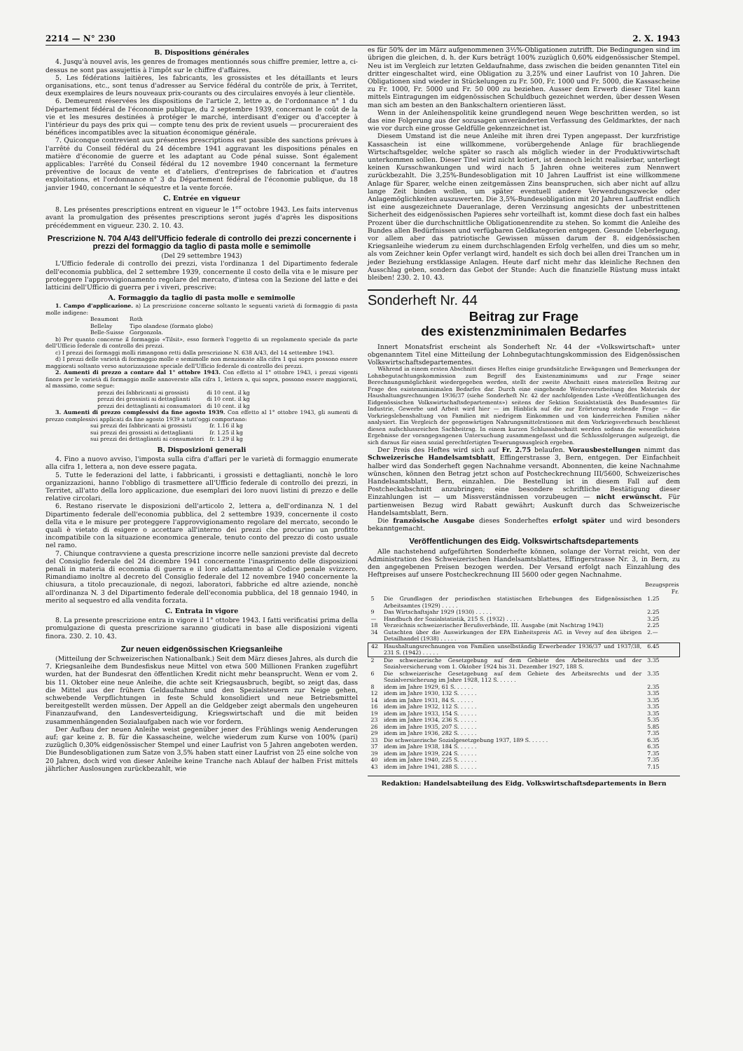2214 — N° 230 2. X. 1943
B. Dispositions générales
4. Jusqu'à nouvel avis, les genres de fromages mentionnés sous chiffre premier, lettre a, ci-dessus ne sont pas assujettis à l'impôt sur le chiffre d'affaires.
5. Les fédérations laitières, les fabricants, les grossistes et les détaillants et leurs organisations, etc., sont tenus d'adresser au Service fédéral du contrôle de prix, à Territet, deux exemplaires de leurs nouveaux prix-courants ou des circulaires envoyés à leur clientèle.
6. Demeurent réservées les dispositions de l'article 2, lettre a, de l'ordonnance n° 1 du Département fédéral de l'économie publique, du 2 septembre 1939, concernant le coût de la vie et les mesures destinées à protéger le marché, interdisant d'exiger ou d'accepter à l'intérieur du pays des prix qui — compte tenu des prix de revient usuels — procureraient des bénéfices incompatibles avec la situation économique générale.
7. Quiconque contrevient aux présentes prescriptions est passible des sanctions prévues à l'arrêté du Conseil fédéral du 24 décembre 1941 aggravant les dispositions pénales en matière d'économie de guerre et les adaptant au Code pénal suisse. Sont également applicables: l'arrêté du Conseil fédéral du 12 novembre 1940 concernant la fermeture préventive de locaux de vente et d'ateliers, d'entreprises de fabrication et d'autres exploitations, et l'ordonnance n° 3 du Département fédéral de l'économie publique, du 18 janvier 1940, concernant le séquestre et la vente forcée.
C. Entrée en vigueur
8. Les présentes prescriptions entrent en vigueur le 1<sup>er</sup> octobre 1943. Les faits intervenus avant la promulgation des présentes prescriptions seront jugés d'après les dispositions précédemment en vigueur. 230. 2. 10. 43.
Prescrizione N. 704 A/43 dell'Ufficio federale di controllo dei prezzi concernente i prezzi del formaggio da taglio di pasta molle e semimolle
(Del 29 settembre 1943)
L'Ufficio federale di controllo dei prezzi, vista l'ordinanza 1 del Dipartimento federale dell'economia pubblica, del 2 settembre 1939, concernente il costo della vita e le misure per proteggere l'approvvigionamento regolare del mercato, d'intesa con la Sezione del latte e dei latticini dell'Ufficio di guerra per i viveri, prescrive:
A. Formaggio da taglio di pasta molle e semimolle
1. Campo d'applicazione. a) La prescrizione concerne soltanto le seguenti varietà di formaggio di pasta molle indigene:
| Beaumont | Roth |
| Bellelay | Tipo olandese (formato globo) |
| Belle-Suisse | Gorgonzola. |
b) Per quanto concerne il formaggio «Tilsit», esso formerà l'oggetto di un regolamento speciale da parte dell'Ufficio federale di controllo dei prezzi.
c) I prezzi dei formaggi molli rimangono retti dalla prescrizione N. 638 A/43, del 14 settembre 1943.
d) I prezzi delle varietà di formaggio molle e semimolle non menzionate alla cifra 1 qui sopra possono essere maggiorati soltanto verso autorizzazione speciale dell'Ufficio federale di controllo dei prezzi.
2. Aumenti di prezzo a contare dal 1° ottobre 1943. Con effetto al 1° ottobre 1943, i prezzi vigenti finora per le varietà di formaggio molle annoverate alla cifra 1, lettera a, qui sopra, possono essere maggiorati, al massimo, come segue:
| prezzi dei fabbricanti ai grossisti | di 10 cent. il kg |
| prezzi dei grossisti ai dettaglianti | di 10 cent. il kg |
| prezzi dei dettaglianti ai consumatori | di 10 cent. il kg |
3. Aumenti di prezzo complessivi da fine agosto 1939. Con effetto al 1° ottobre 1943, gli aumenti di prezzo complessivi applicati da fine agosto 1939 a tutt'oggi comportano:
| sui prezzi dei fabbricanti ai grossisti | fr. 1.16 il kg |
| sui prezzi dei grossisti ai dettaglianti | fr. 1.25 il kg |
| sui prezzi dei dettaglianti ai consumatori | fr. 1.29 il kg |
B. Disposizioni generali
4. Fino a nuovo avviso, l'imposta sulla cifra d'affari per le varietà di formaggio enumerate alla cifra 1, lettera a, non deve essere pagata.
5. Tutte le federazioni del latte, i fabbricanti, i grossisti e dettaglianti, nonchè le loro organizzazioni, hanno l'obbligo di trasmettere all'Ufficio federale di controllo dei prezzi, in Territet, all'atto della loro applicazione, due esemplari dei loro nuovi listini di prezzo e delle relative circolari.
6. Restano riservate le disposizioni dell'articolo 2, lettera a, dell'ordinanza N. 1 del Dipartimento federale dell'economia pubblica, del 2 settembre 1939, concernente il costo della vita e le misure per proteggere l'approvvigionamento regolare del mercato, secondo le quali è vietato di esigere o accettare all'interno dei prezzi che procurino un profitto incompatibile con la situazione economica generale, tenuto conto del prezzo di costo usuale nel ramo.
7. Chiunque contravviene a questa prescrizione incorre nelle sanzioni previste dal decreto del Consiglio federale del 24 dicembre 1941 concernente l'inasprimento delle disposizioni penali in materia di economia di guerra e il loro adattamento al Codice penale svizzero. Rimandiamo inoltre al decreto del Consiglio federale del 12 novembre 1940 concernente la chiusura, a titolo precauzionale, di negozi, laboratori, fabbriche ed altre aziende, nonchè all'ordinanza N. 3 del Dipartimento federale dell'economia pubblica, del 18 gennaio 1940, in merito al sequestro ed alla vendita forzata.
C. Entrata in vigore
8. La presente prescrizione entra in vigore il 1° ottobre 1943. I fatti verificatisi prima della promulgazione di questa prescrizione saranno giudicati in base alle disposizioni vigenti finora. 230. 2. 10. 43.
Zur neuen eidgenössischen Kriegsanleihe
(Mitteilung der Schweizerischen Nationalbank.) Seit dem März dieses Jahres, als durch die 7. Kriegsanleihe dem Bundesfiskus neue Mittel von etwa 500 Millionen Franken zugeführt wurden, hat der Bundesrat den öffentlichen Kredit nicht mehr beansprucht. Wenn er vom 2. bis 11. Oktober eine neue Anleihe, die achte seit Kriegsausbruch, begibt, so zeigt das, dass die Mittel aus der frühern Geldaufnahme und den Spezialsteuern zur Neige gehen, schwebende Verpflichtungen in feste Schuld konsolidiert und neue Betriebsmittel bereitgestellt werden müssen. Der Appell an die Geldgeber zeigt abermals den ungeheuren Finanzaufwand, den Landesverteidigung, Kriegswirtschaft und die mit beiden zusammenhängenden Sozialaufgaben nach wie vor fordern.
Der Aufbau der neuen Anleihe weist gegenüber jener des Frühlings wenig Aenderungen auf; gar keine z. B. für die Kassascheine, welche wiederum zum Kurse von 100% (pari) zuzüglich 0,30% eidgenössischer Stempel und einer Laufrist von 5 Jahren angeboten werden. Die Bundesobligationen zum Satze von 3,5% haben statt einer Laufrist von 25 eine solche von 20 Jahren, doch wird von dieser Anleihe keine Tranche nach Ablauf der halben Frist mittels jährlicher Auslosungen zurückbezahlt, wie
es für 50% der im März aufgenommenen 3½%-Obligationen zutrifft. Die Bedingungen sind im übrigen die gleichen, d. h. der Kurs beträgt 100% zuzüglich 0,60% eidgenössischer Stempel. Neu ist im Vergleich zur letzten Geldaufnahme, dass zwischen die beiden genannten Titel ein dritter eingeschaltet wird, eine Obligation zu 3,25% und einer Laufrist von 10 Jahren. Die Obligationen sind wieder in Stückelungen zu Fr. 500, Fr. 1000 und Fr. 5000, die Kassascheine zu Fr. 1000, Fr. 5000 und Fr. 50 000 zu beziehen. Ausser dem Erwerb dieser Titel kann mittels Eintragungen im eidgenössischen Schuldbuch gezeichnet werden, über dessen Wesen man sich am besten an den Bankschaltern orientieren lässt.
Wenn in der Anleihenspolitik keine grundlegend neuen Wege beschritten werden, so ist das eine Folgerung aus der sozusagen unveränderten Verfassung des Geldmarktes, der nach wie vor durch eine grosse Geldfülle gekennzeichnet ist.
Diesem Umstand ist die neue Anleihe mit ihren drei Typen angepasst. Der kurzfristige Kassaschein ist eine willkommene, vorübergehende Anlage für brachliegende Wirtschaftsgelder, welche später so rasch als möglich wieder in der Produktivwirtschaft unterkommen sollen. Dieser Titel wird nicht kotiert, ist dennoch leicht realisierbar, unterliegt keinen Kursschwankungen und wird nach 5 Jahren ohne weiteres zum Nennwert zurückbezahlt. Die 3,25%-Bundesobligation mit 10 Jahren Lauffrist ist eine willkommene Anlage für Sparer, welche einen zeitgemässen Zins beanspruchen, sich aber nicht auf allzu lange Zeit binden wollen, um später eventuell andere Verwendungszwecke oder Anlagemöglichkeiten auszuwerten. Die 3,5%-Bundesobligation mit 20 Jahren Lauffrist endlich ist eine ausgezeichnete Daueranlage, deren Verzinsung angesichts der unbestrittenen Sicherheit des eidgenössischen Papieres sehr vorteilhaft ist, kommt diese doch fast ein halbes Prozent über die durchschnittliche Obligationenrendite zu stehen. So kommt die Anleihe des Bundes allen Bedürfnissen und verfügbaren Geldkategorien entgegen. Gesunde Ueberlegung, vor allem aber das patriotische Gewissen müssen darum der 8. eidgenössischen Kriegsanleihe wiederum zu einem durchschlagenden Erfolg verhelfen, und dies um so mehr, als vom Zeichner kein Opfer verlangt wird, handelt es sich doch bei allen drei Tranchen um in jeder Beziehung erstklassige Anlagen. Heute darf nicht mehr das kleinliche Rechnen den Ausschlag geben, sondern das Gebot der Stunde: Auch die finanzielle Rüstung muss intakt bleiben! 230. 2. 10. 43.
Sonderheft Nr. 44
Beitrag zur Frage
des existenzminimalen Bedarfes
Innert Monatsfrist erscheint als Sonderheft Nr. 44 der «Volkswirtschaft» unter obgenanntem Titel eine Mitteilung der Lohnbegutachtungskommission des Eidgenössischen Volkswirtschaftsdepartementes.
Während in einem ersten Abschnitt dieses Heftes einige grundsätzliche Erwägungen und Bemerkungen der Lohnbegutachtungskommission zum Begriff des Existenzminimums und zur Frage seiner Berechnungsmöglichkeit wiedergegeben werden, stellt der zweite Abschnitt einen materiellen Beitrag zur Frage des existenzminimalen Bedarfes dar. Durch eine eingehende Weiterverarbeitung des Materials der Haushaltungsrechnungen 1936/37 (siehe Sonderheft Nr. 42 der nachfolgenden Liste «Veröffentlichungen des Eidgenössischen Volkswirtschaftsdepartements») seitens der Sektion Sozialstatistik des Bundesamtes für Industrie, Gewerbe und Arbeit wird hier — im Hinblick auf die zur Erörterung stehende Frage — die Vorkriegslebenshaltung von Familien mit niedrigem Einkommen und von kinderreichen Familien näher analysiert. Ein Vergleich der gegenwärtigen Nahrungsmittelrationen mit dem Vorkriegsverbrauch beschliesst diesen aufschlussreichen Sachbeitrag. In einem kurzen Schlussabschnitt werden sodann die wesentlichsten Ergebnisse der vorangegangenen Untersuchung zusammengefasst und die Schlussfolgerungen aufgezeigt, die sich daraus für einen sozial gerechtfertigten Teuerungsausgleich ergeben.
Der Preis des Heftes wird sich auf Fr. 2.75 belaufen. Vorausbestellungen nimmt das Schweizerische Handelsamtsblatt, Effingerstrasse 3, Bern, entgegen. Der Einfachheit halber wird das Sonderheft gegen Nachnahme versandt. Abonnenten, die keine Nachnahme wünschen, können den Betrag jetzt schon auf Postcheckrechnung III/5600, Schweizerisches Handelsamtsblatt, Bern, einzahlen. Die Bestellung ist in diesem Fall auf dem Postcheckabschnitt anzubringen; eine besondere schriftliche Bestätigung dieser Einzahlungen ist — um Missverständnissen vorzubeugen — nicht erwünscht. Für partienweisen Bezug wird Rabatt gewährt; Auskunft durch das Schweizerische Handelsamtsblatt, Bern.
Die französische Ausgabe dieses Sonderheftes erfolgt später und wird besonders bekanntgemacht.
Veröffentlichungen des Eidg. Volkswirtschaftsdepartements
Alle nachstehend aufgeführten Sonderhefte können, solange der Vorrat reicht, von der Administration des Schweizerischen Handelsamtsblattes, Effingerstrasse Nr. 3, in Bern, zu den angegebenen Preisen bezogen werden. Der Versand erfolgt nach Einzahlung des Heftpreises auf unsere Postcheckrechnung III 5600 oder gegen Nachnahme.
| | | Bezugspreis Fr. |
| --- | --- | --- |
| 5 | Die Grundlagen der periodischen statistischen Erhebungen des Eidgenössischen Arbeitsamtes (1929) . . . . . | 1.25 |
| 9 | Das Wirtschaftsjahr 1929 (1930) . . . . . | 2.25 |
| — | Handbuch der Sozialstatistik, 215 S. (1932) . . . . . | 3.25 |
| 18 | Verzeichnis schweizerischer Berufsverbände, III. Ausgabe (mit Nachtrag 1943) | 2.25 |
| 34 | Gutachten über die Auswirkungen der EPA Einheitspreis AG. in Vevey auf den übrigen Detailhandel (1938) . . . . . | 2.— |
| 42 | Haushaltungsrechnungen von Familien unselbständig Erwerbender 1936/37 und 1937/38, 231 S. (1942) . . . . . | 6.45 |
| 2 | Die schweizerische Gesetzgebung auf dem Gebiete des Arbeitsrechts und der Sozialversicherung vom 1. Oktober 1924 bis 31. Dezember 1927, 188 S. | 3.35 |
| 6 | Die schweizerische Gesetzgebung auf dem Gebiete des Arbeitsrechts und der Sozialversicherung im Jahre 1928, 112 S. . . . . . | 3.35 |
| 8 | idem im Jahre 1929, 61 S. . . . . . | 2.35 |
| 12 | idem im Jahre 1930, 132 S. . . . . . | 3.35 |
| 14 | idem im Jahre 1931, 84 S. . . . . . | 3.35 |
| 16 | idem im Jahre 1932, 112 S. . . . . . | 3.35 |
| 19 | idem im Jahre 1933, 154 S. . . . . . | 3.35 |
| 23 | idem im Jahre 1934, 236 S. . . . . . | 5.35 |
| 26 | idem im Jahre 1935, 207 S. . . . . . | 5.85 |
| 29 | idem im Jahre 1936, 282 S. . . . . . | 7.35 |
| 33 | Die schweizerische Sozialgesetzgebung 1937, 189 S. . . . . . | 6.35 |
| 37 | idem im Jahre 1938, 184 S. . . . . . | 6.35 |
| 39 | idem im Jahre 1939, 224 S. . . . . . | 7.35 |
| 40 | idem im Jahre 1940, 225 S. . . . . . | 7.35 |
| 43 | idem im Jahre 1941, 288 S. . . . . . | 7.15 |
Redaktion: Handelsabteilung des Eidg. Volkswirtschaftsdepartements in Bern